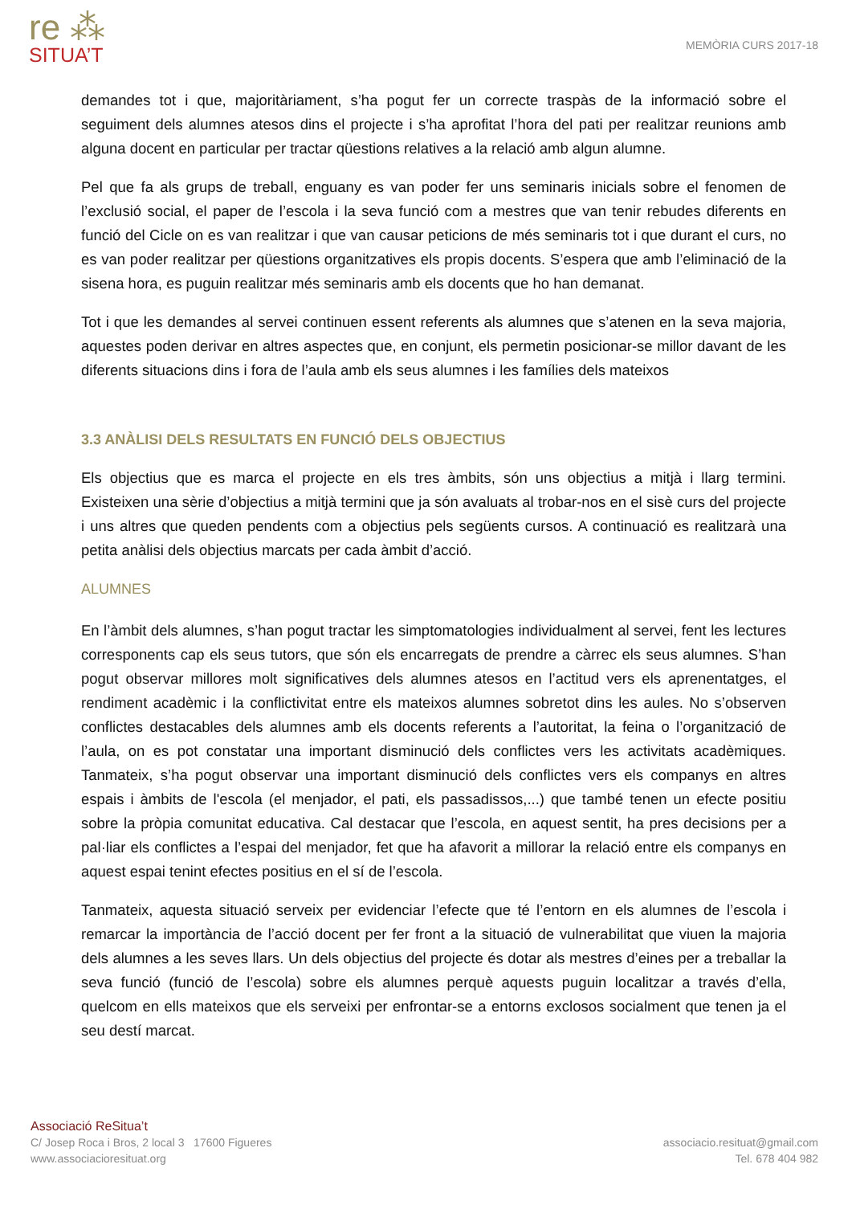re ⁂
SITUA’T
MEMÒRIA CURS 2017-18
demandes tot i que, majoritàriament, s’ha pogut fer un correcte traspàs de la informació sobre el seguiment dels alumnes atesos dins el projecte i s’ha aprofitat l’hora del pati per realitzar reunions amb alguna docent en particular per tractar qüestions relatives a la relació amb algun alumne.
Pel que fa als grups de treball, enguany es van poder fer uns seminaris inicials sobre el fenomen de l’exclusió social, el paper de l’escola i la seva funció com a mestres que van tenir rebudes diferents en funció del Cicle on es van realitzar i que van causar peticions de més seminaris tot i que durant el curs, no es van poder realitzar per qüestions organitzatives els propis docents. S’espera que amb l’eliminació de la sisena hora, es puguin realitzar més seminaris amb els docents que ho han demanat.
Tot i que les demandes al servei continuen essent referents als alumnes que s’atenen en la seva majoria, aquestes poden derivar en altres aspectes que, en conjunt, els permetin posicionar-se millor davant de les diferents situacions dins i fora de l’aula amb els seus alumnes i les famílies dels mateixos
3.3 ANÀLISI DELS RESULTATS EN FUNCIÓ DELS OBJECTIUS
Els objectius que es marca el projecte en els tres àmbits, són uns objectius a mitjà i llarg termini. Existeixen una sèrie d’objectius a mitjà termini que ja són avaluats al trobar-nos en el sisè curs del projecte i uns altres que queden pendents com a objectius pels següents cursos. A continuació es realitzarà una petita anàlisi dels objectius marcats per cada àmbit d’acció.
ALUMNES
En l’àmbit dels alumnes, s’han pogut tractar les simptomatologies individualment al servei, fent les lectures corresponents cap els seus tutors, que són els encarregats de prendre a càrrec els seus alumnes. S’han pogut observar millores molt significatives dels alumnes atesos en l’actitud vers els aprenentatges, el rendiment acadèmic i la conflictivitat entre els mateixos alumnes sobretot dins les aules. No s’observen conflictes destacables dels alumnes amb els docents referents a l’autoritat, la feina o l’organització de l’aula, on es pot constatar una important disminució dels conflictes vers les activitats acadèmiques. Tanmateix, s’ha pogut observar una important disminució dels conflictes vers els companys en altres espais i àmbits de l'escola (el menjador, el pati, els passadissos,...) que també tenen un efecte positiu sobre la pròpia comunitat educativa. Cal destacar que l’escola, en aquest sentit, ha pres decisions per a pal·liar els conflictes a l’espai del menjador, fet que ha afavorit a millorar la relació entre els companys en aquest espai tenint efectes positius en el sí de l’escola.
Tanmateix, aquesta situació serveix per evidenciar l’efecte que té l’entorn en els alumnes de l’escola i remarcar la importància de l’acció docent per fer front a la situació de vulnerabilitat que viuen la majoria dels alumnes a les seves llars. Un dels objectius del projecte és dotar als mestres d’eines per a treballar la seva funció (funció de l’escola) sobre els alumnes perquè aquests puguin localitzar a través d’ella, quelcom en ells mateixos que els serveixi per enfrontar-se a entorns exclosos socialment que tenen ja el seu destí marcat.
Associació ReSitua’t
C/ Josep Roca i Bros, 2 local 3 17600 Figueres
www.associacioresituat.org
associacio.resituat@gmail.com
Tel. 678 404 982